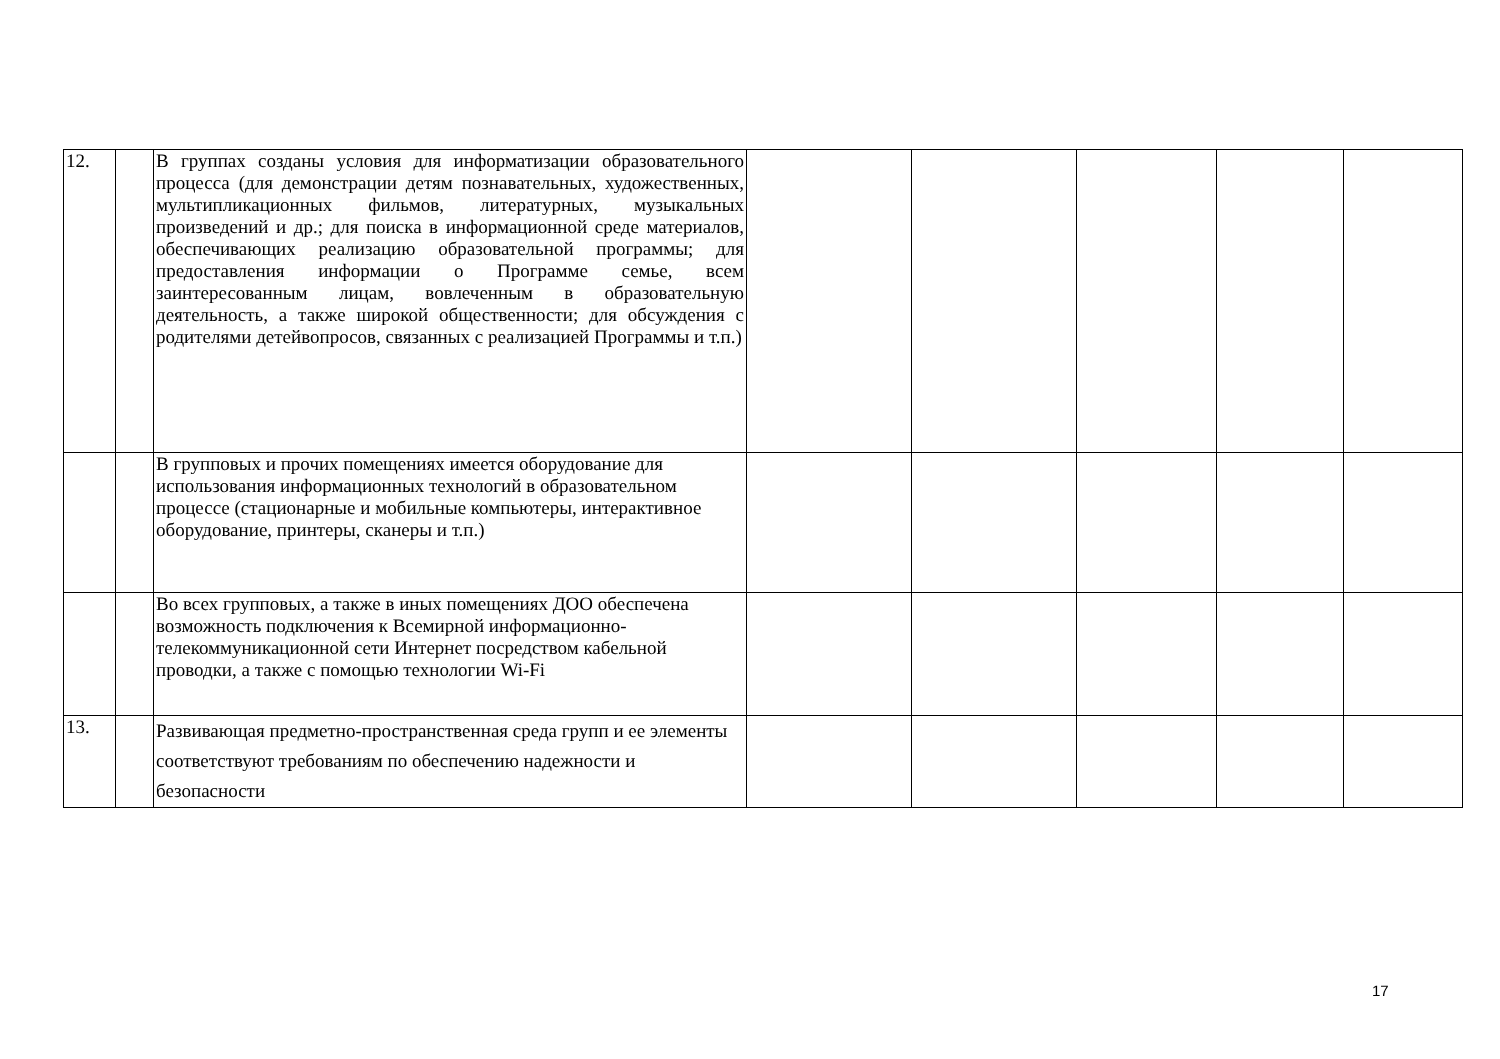| 12. | | В группах созданы условия для информатизации образовательного процесса (для демонстрации детям познавательных, художественных, мультипликационных фильмов, литературных, музыкальных произведений и др.; для поиска в информационной среде материалов, обеспечивающих реализацию образовательной программы; для предоставления информации о Программе семье, всем заинтересованным лицам, вовлеченным в образовательную деятельность, а также широкой общественности; для обсуждения с родителями детейвопросов, связанных с реализацией Программы и т.п.) | | | | | |
| | | В групповых и прочих помещениях имеется оборудование для использования информационных технологий в образовательном процессе (стационарные и мобильные компьютеры, интерактивное оборудование, принтеры, сканеры и т.п.) | | | | | |
| | | Во всех групповых, а также в иных помещениях ДОО обеспечена возможность подключения к Всемирной информационно-телекоммуникационной сети Интернет посредством кабельной проводки, а также с помощью технологии Wi-Fi | | | | | |
| 13. | | Развивающая предметно-пространственная среда групп и ее элементы соответствуют требованиям по обеспечению надежности и безопасности | | | | | |
17